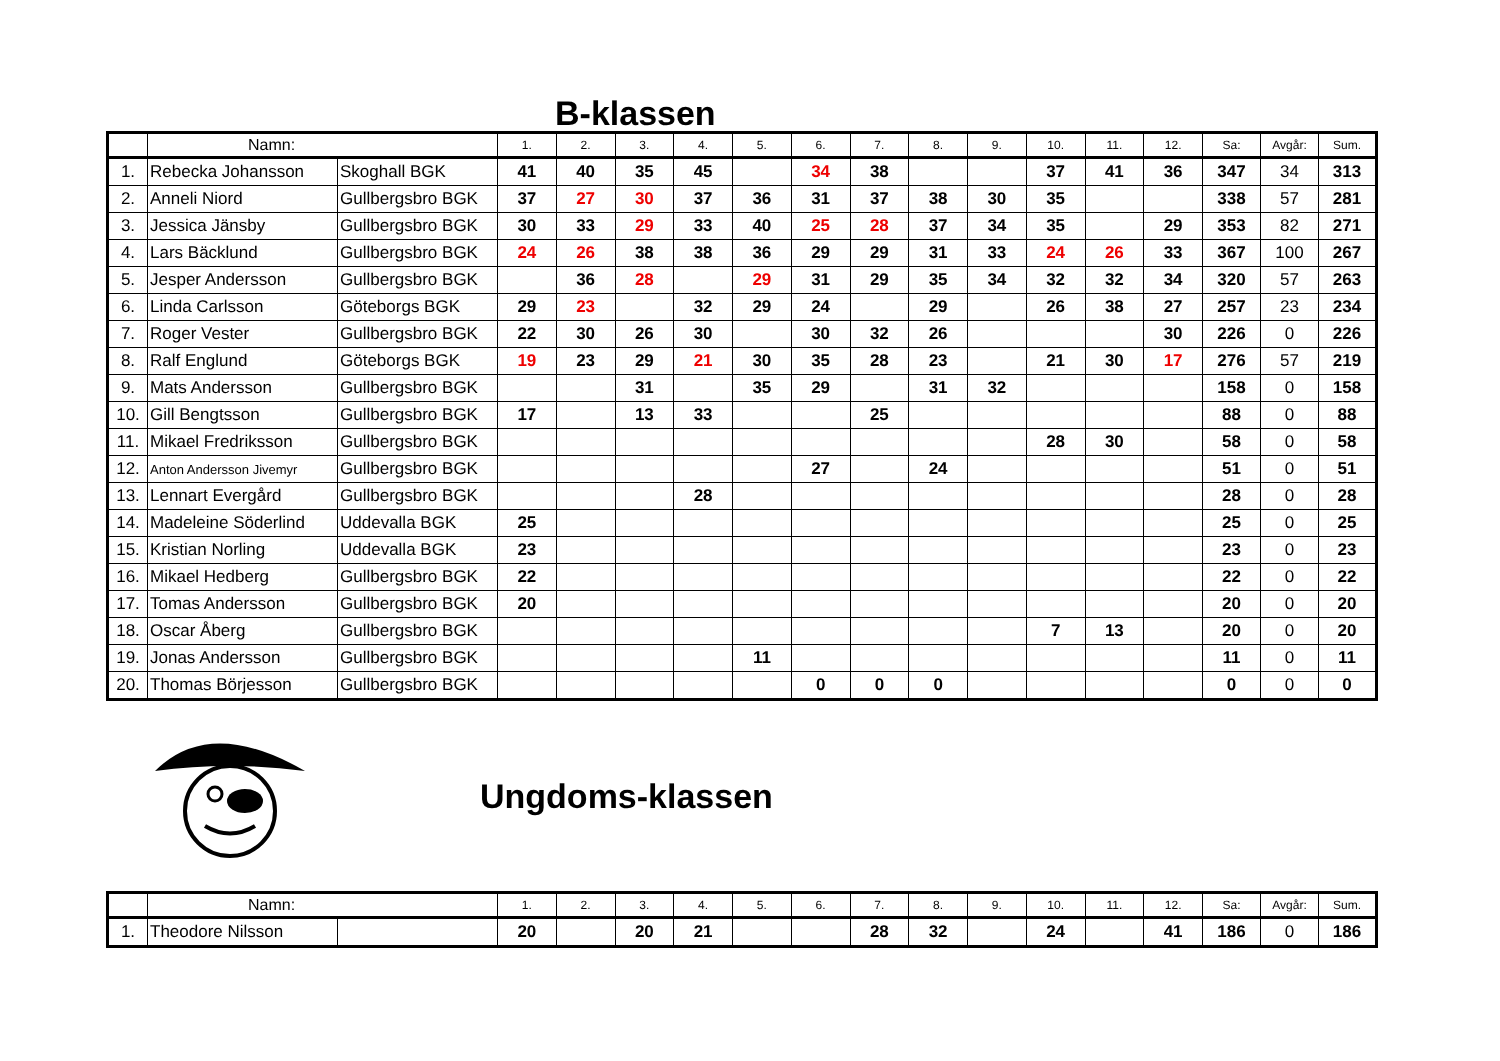B-klassen
| | Namn: | | 1. | 2. | 3. | 4. | 5. | 6. | 7. | 8. | 9. | 10. | 11. | 12. | Sa: | Avgår: | Sum. |
| --- | --- | --- | --- | --- | --- | --- | --- | --- | --- | --- | --- | --- | --- | --- | --- | --- | --- |
| 1. | Rebecka Johansson | Skoghall BGK | 41 | 40 | 35 | 45 | | 34 | 38 | | | 37 | 41 | 36 | 347 | 34 | 313 |
| 2. | Anneli Niord | Gullbergsbro BGK | 37 | 27 | 30 | 37 | 36 | 31 | 37 | 38 | 30 | 35 | | | 338 | 57 | 281 |
| 3. | Jessica Jänsby | Gullbergsbro BGK | 30 | 33 | 29 | 33 | 40 | 25 | 28 | 37 | 34 | 35 | | 29 | 353 | 82 | 271 |
| 4. | Lars Bäcklund | Gullbergsbro BGK | 24 | 26 | 38 | 38 | 36 | 29 | 29 | 31 | 33 | 24 | 26 | 33 | 367 | 100 | 267 |
| 5. | Jesper Andersson | Gullbergsbro BGK | | 36 | 28 | | 29 | 31 | 29 | 35 | 34 | 32 | 32 | 34 | 320 | 57 | 263 |
| 6. | Linda Carlsson | Göteborgs BGK | 29 | 23 | | 32 | 29 | 24 | | 29 | | 26 | 38 | 27 | 257 | 23 | 234 |
| 7. | Roger Vester | Gullbergsbro BGK | 22 | 30 | 26 | 30 | | 30 | 32 | 26 | | | | 30 | 226 | 0 | 226 |
| 8. | Ralf Englund | Göteborgs BGK | 19 | 23 | 29 | 21 | 30 | 35 | 28 | 23 | | 21 | 30 | 17 | 276 | 57 | 219 |
| 9. | Mats Andersson | Gullbergsbro BGK | | | 31 | | 35 | 29 | | 31 | 32 | | | | 158 | 0 | 158 |
| 10. | Gill Bengtsson | Gullbergsbro BGK | 17 | | 13 | 33 | | | 25 | | | | | | 88 | 0 | 88 |
| 11. | Mikael Fredriksson | Gullbergsbro BGK | | | | | | | | | | 28 | 30 | | 58 | 0 | 58 |
| 12. | Anton Andersson Jivemyr | Gullbergsbro BGK | | | | | | 27 | | 24 | | | | | 51 | 0 | 51 |
| 13. | Lennart Evergård | Gullbergsbro BGK | | | | 28 | | | | | | | | | 28 | 0 | 28 |
| 14. | Madeleine Söderlind | Uddevalla BGK | 25 | | | | | | | | | | | | 25 | 0 | 25 |
| 15. | Kristian Norling | Uddevalla BGK | 23 | | | | | | | | | | | | 23 | 0 | 23 |
| 16. | Mikael Hedberg | Gullbergsbro BGK | 22 | | | | | | | | | | | | 22 | 0 | 22 |
| 17. | Tomas Andersson | Gullbergsbro BGK | 20 | | | | | | | | | | | | 20 | 0 | 20 |
| 18. | Oscar Åberg | Gullbergsbro BGK | | | | | | | | | | 7 | 13 | | 20 | 0 | 20 |
| 19. | Jonas Andersson | Gullbergsbro BGK | | | | | 11 | | | | | | | | 11 | 0 | 11 |
| 20. | Thomas Börjesson | Gullbergsbro BGK | | | | | | 0 | 0 | 0 | | | | | 0 | 0 | 0 |
Ungdoms-klassen
| | Namn: | | 1. | 2. | 3. | 4. | 5. | 6. | 7. | 8. | 9. | 10. | 11. | 12. | Sa: | Avgår: | Sum. |
| --- | --- | --- | --- | --- | --- | --- | --- | --- | --- | --- | --- | --- | --- | --- | --- | --- | --- |
| 1. | Theodore Nilsson | | 20 | | 20 | 21 | | | 28 | 32 | | 24 | | 41 | 186 | 0 | 186 |